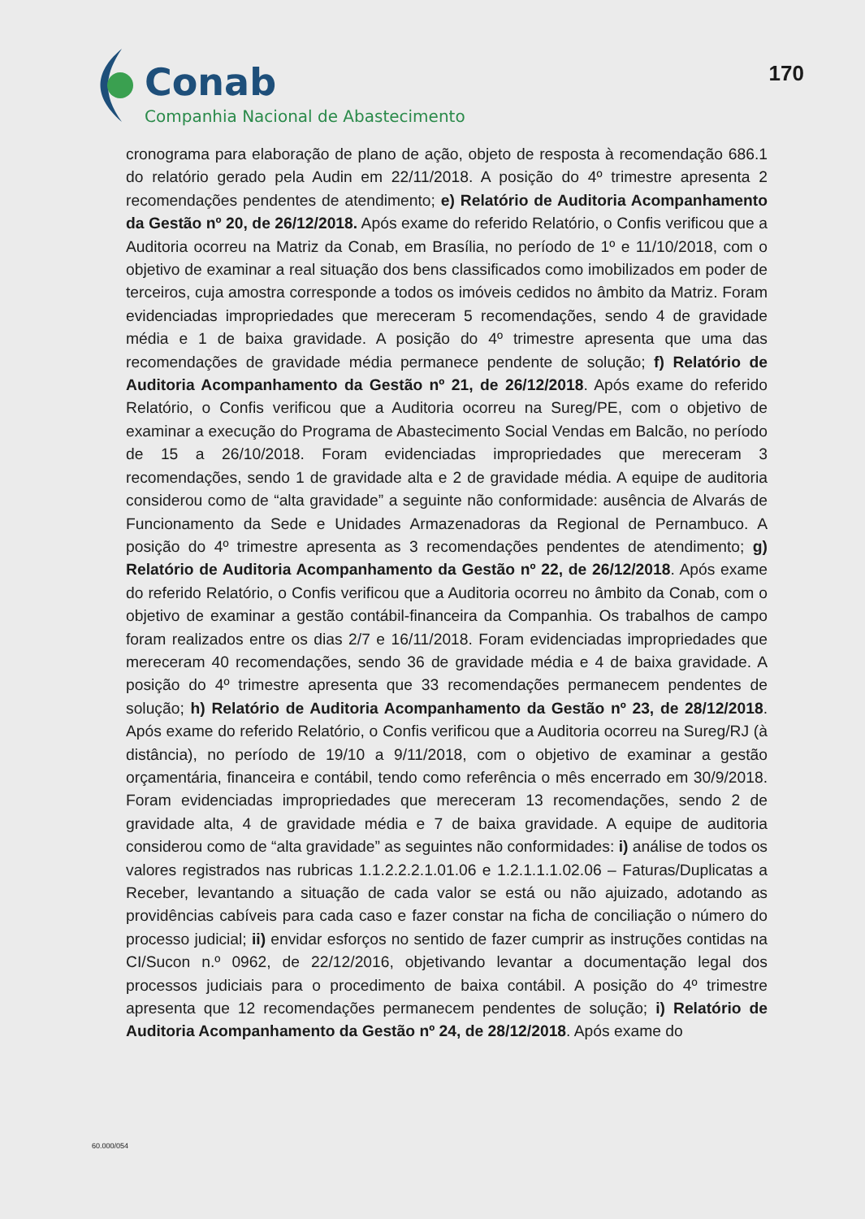Conab
Companhia Nacional de Abastecimento
170
cronograma para elaboração de plano de ação, objeto de resposta à recomendação 686.1 do relatório gerado pela Audin em 22/11/2018. A posição do 4º trimestre apresenta 2 recomendações pendentes de atendimento; e) Relatório de Auditoria Acompanhamento da Gestão nº 20, de 26/12/2018. Após exame do referido Relatório, o Confis verificou que a Auditoria ocorreu na Matriz da Conab, em Brasília, no período de 1º e 11/10/2018, com o objetivo de examinar a real situação dos bens classificados como imobilizados em poder de terceiros, cuja amostra corresponde a todos os imóveis cedidos no âmbito da Matriz. Foram evidenciadas impropriedades que mereceram 5 recomendações, sendo 4 de gravidade média e 1 de baixa gravidade. A posição do 4º trimestre apresenta que uma das recomendações de gravidade média permanece pendente de solução; f) Relatório de Auditoria Acompanhamento da Gestão nº 21, de 26/12/2018. Após exame do referido Relatório, o Confis verificou que a Auditoria ocorreu na Sureg/PE, com o objetivo de examinar a execução do Programa de Abastecimento Social Vendas em Balcão, no período de 15 a 26/10/2018. Foram evidenciadas impropriedades que mereceram 3 recomendações, sendo 1 de gravidade alta e 2 de gravidade média. A equipe de auditoria considerou como de “alta gravidade” a seguinte não conformidade: ausência de Alvarás de Funcionamento da Sede e Unidades Armazenadoras da Regional de Pernambuco. A posição do 4º trimestre apresenta as 3 recomendações pendentes de atendimento; g) Relatório de Auditoria Acompanhamento da Gestão nº 22, de 26/12/2018. Após exame do referido Relatório, o Confis verificou que a Auditoria ocorreu no âmbito da Conab, com o objetivo de examinar a gestão contábil-financeira da Companhia. Os trabalhos de campo foram realizados entre os dias 2/7 e 16/11/2018. Foram evidenciadas impropriedades que mereceram 40 recomendações, sendo 36 de gravidade média e 4 de baixa gravidade. A posição do 4º trimestre apresenta que 33 recomendações permanecem pendentes de solução; h) Relatório de Auditoria Acompanhamento da Gestão nº 23, de 28/12/2018. Após exame do referido Relatório, o Confis verificou que a Auditoria ocorreu na Sureg/RJ (à distância), no período de 19/10 a 9/11/2018, com o objetivo de examinar a gestão orçamentária, financeira e contábil, tendo como referência o mês encerrado em 30/9/2018. Foram evidenciadas impropriedades que mereceram 13 recomendações, sendo 2 de gravidade alta, 4 de gravidade média e 7 de baixa gravidade. A equipe de auditoria considerou como de “alta gravidade” as seguintes não conformidades: i) análise de todos os valores registrados nas rubricas 1.1.2.2.2.1.01.06 e 1.2.1.1.1.02.06 – Faturas/Duplicatas a Receber, levantando a situação de cada valor se está ou não ajuizado, adotando as providências cabíveis para cada caso e fazer constar na ficha de conciliação o número do processo judicial; ii) envidar esforços no sentido de fazer cumprir as instruções contidas na CI/Sucon n.º 0962, de 22/12/2016, objetivando levantar a documentação legal dos processos judiciais para o procedimento de baixa contábil. A posição do 4º trimestre apresenta que 12 recomendações permanecem pendentes de solução; i) Relatório de Auditoria Acompanhamento da Gestão nº 24, de 28/12/2018. Após exame do
60.000/054